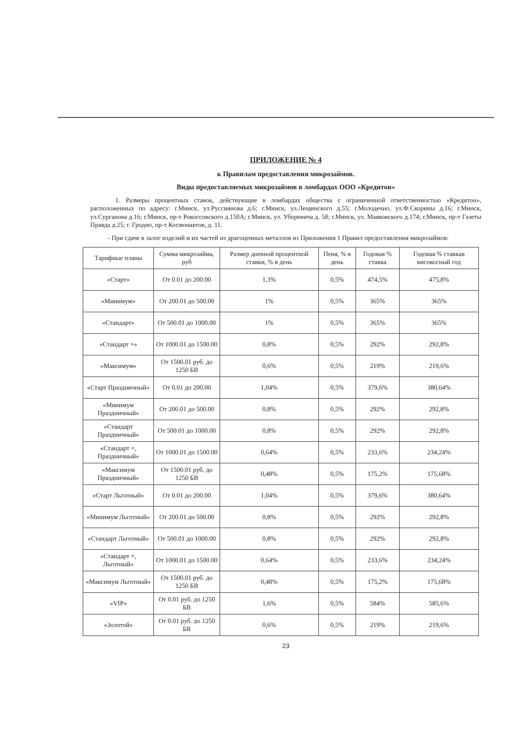ПРИЛОЖЕНИЕ № 4
к Правилам предоставления микрозаймов.
Виды предоставляемых микрозаймов в ломбардах ООО «Кредитон»
1. Размеры процентных ставок, действующие в ломбардах общества с ограниченной ответственностью «Кредитон», расположенных по адресу: г.Минск, ул.Руссиянова д.6; г.Минск, ул.Лещинского д.55; г.Молодечно, ул.Ф.Скорины д.16; г.Минск, ул.Сурганова д.16; г.Минск, пр-т Рокоссовского д.150А; г.Минск, ул. Уборевича д. 58; г.Минск, ул. Маяковского д.174; г.Минск, пр-т Газеты Правда д.25; г. Гродно, пр-т Космонавтов, д. 11.
- При сдаче в залог изделий и их частей из драгоценных металлов из Приложения 1 Правил предоставления микрозаймов:
| Тарифные планы | Сумма микрозайма, руб | Размер дневной процентной ставки, % в день | Пеня, % в день | Годовая % ставка | Годовая % ставкав високосный год |
| --- | --- | --- | --- | --- | --- |
| «Старт» | От 0.01 до 200.00 | 1,3% | 0,5% | 474,5% | 475,8% |
| «Минимум» | От 200.01 до 500.00 | 1% | 0,5% | 365% | 365% |
| «Стандарт» | От 500.01 до 1000.00 | 1% | 0,5% | 365% | 365% |
| «Стандарт +» | От 1000.01 до 1500.00 | 0,8% | 0,5% | 292% | 292,8% |
| «Максимум» | От 1500.01 руб. до 1250 БВ | 0,6% | 0,5% | 219% | 219,6% |
| «Старт Праздничный» | От 0.01 до 200.00 | 1,04% | 0,5% | 379,6% | 380,64% |
| «Минимум Праздничный» | От 200.01 до 500.00 | 0,8% | 0,5% | 292% | 292,8% |
| «Стандарт Праздничный» | От 500.01 до 1000.00 | 0,8% | 0,5% | 292% | 292,8% |
| «Стандарт +, Праздничный» | От 1000.01 до 1500.00 | 0,64% | 0,5% | 233,6% | 234,24% |
| «Максимум Праздничный» | От 1500.01 руб. до 1250 БВ | 0,48% | 0,5% | 175,2% | 175,68% |
| «Старт Льготный» | От 0.01 до 200.00 | 1,04% | 0,5% | 379,6% | 380,64% |
| «Минимум Льготный» | От 200.01 до 500.00 | 0,8% | 0,5% | 292% | 292,8% |
| «Стандарт Льготный» | От 500.01 до 1000.00 | 0,8% | 0,5% | 292% | 292,8% |
| «Стандарт +, Льготный» | От 1000.01 до 1500.00 | 0,64% | 0,5% | 233,6% | 234,24% |
| «Максимум Льготный» | От 1500.01 руб. до 1250 БВ | 0,48% | 0,5% | 175,2% | 175,68% |
| «VIP» | От 0.01 руб. до 1250 БВ | 1,6% | 0,5% | 584% | 585,6% |
| «Золотой» | От 0.01 руб. до 1250 БВ | 0,6% | 0,5% | 219% | 219,6% |
23